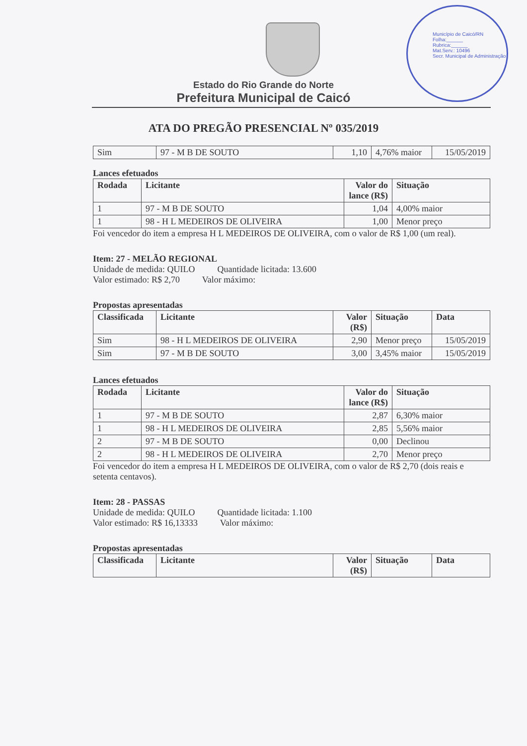Município de Caicó/RN
Folha:______
Rubrica:______
Mat.Serv.: 10496
Secr. Municipal de Administração
Estado do Rio Grande do Norte
Prefeitura Municipal de Caicó
ATA DO PREGÃO PRESENCIAL Nº 035/2019
| Sim | 97 - M B DE SOUTO | 1,10 | 4,76% maior | 15/05/2019 |
Lances efetuados
| Rodada | Licitante | Valor do lance (R$) | Situação |
| --- | --- | --- | --- |
| 1 | 97 - M B DE SOUTO | 1,04 | 4,00% maior |
| 1 | 98 - H L MEDEIROS DE OLIVEIRA | 1,00 | Menor preço |
Foi vencedor do item a empresa H L MEDEIROS DE OLIVEIRA, com o valor de R$ 1,00 (um real).
Item: 27 - MELÃO REGIONAL
Unidade de medida: QUILO Quantidade licitada: 13.600
Valor estimado: R$ 2,70 Valor máximo:
Propostas apresentadas
| Classificada | Licitante | Valor (R$) | Situação | Data |
| --- | --- | --- | --- | --- |
| Sim | 98 - H L MEDEIROS DE OLIVEIRA | 2,90 | Menor preço | 15/05/2019 |
| Sim | 97 - M B DE SOUTO | 3,00 | 3,45% maior | 15/05/2019 |
Lances efetuados
| Rodada | Licitante | Valor do lance (R$) | Situação |
| --- | --- | --- | --- |
| 1 | 97 - M B DE SOUTO | 2,87 | 6,30% maior |
| 1 | 98 - H L MEDEIROS DE OLIVEIRA | 2,85 | 5,56% maior |
| 2 | 97 - M B DE SOUTO | 0,00 | Declinou |
| 2 | 98 - H L MEDEIROS DE OLIVEIRA | 2,70 | Menor preço |
Foi vencedor do item a empresa H L MEDEIROS DE OLIVEIRA, com o valor de R$ 2,70 (dois reais e setenta centavos).
Item: 28 - PASSAS
Unidade de medida: QUILO Quantidade licitada: 1.100
Valor estimado: R$ 16,13333 Valor máximo:
Propostas apresentadas
| Classificada | Licitante | Valor (R$) | Situação | Data |
| --- | --- | --- | --- | --- |